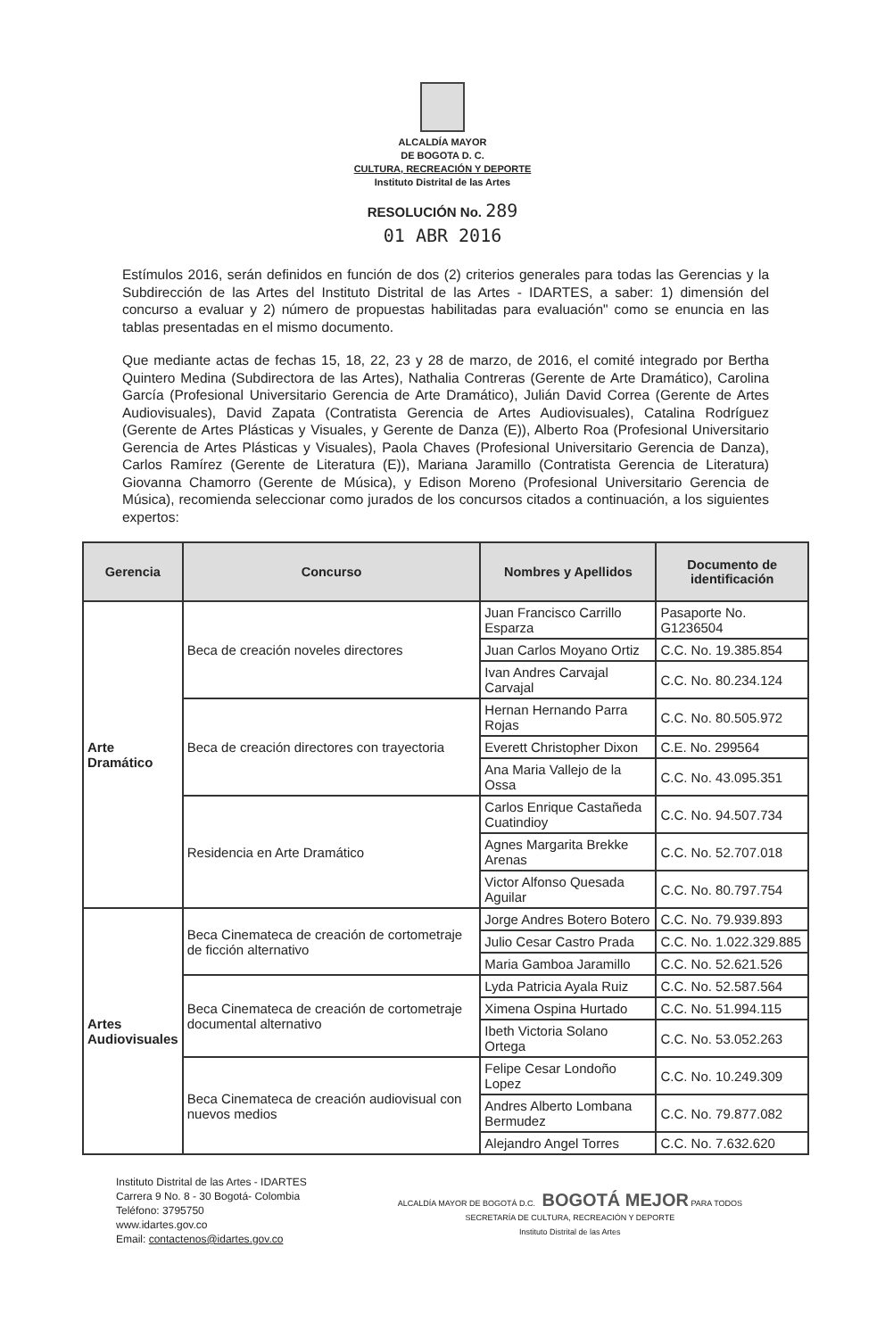ALCALDÍA MAYOR
DE BOGOTA D. C.
CULTURA, RECREACIÓN Y DEPORTE
Instituto Distrital de las Artes
RESOLUCIÓN No. 289
01 ABR 2016
Estímulos 2016, serán definidos en función de dos (2) criterios generales para todas las Gerencias y la Subdirección de las Artes del Instituto Distrital de las Artes - IDARTES, a saber: 1) dimensión del concurso a evaluar y 2) número de propuestas habilitadas para evaluación" como se enuncia en las tablas presentadas en el mismo documento.
Que mediante actas de fechas 15, 18, 22, 23 y 28 de marzo, de 2016, el comité integrado por Bertha Quintero Medina (Subdirectora de las Artes), Nathalia Contreras (Gerente de Arte Dramático), Carolina García (Profesional Universitario Gerencia de Arte Dramático), Julián David Correa (Gerente de Artes Audiovisuales), David Zapata (Contratista Gerencia de Artes Audiovisuales), Catalina Rodríguez (Gerente de Artes Plásticas y Visuales, y Gerente de Danza (E)), Alberto Roa (Profesional Universitario Gerencia de Artes Plásticas y Visuales), Paola Chaves (Profesional Universitario Gerencia de Danza), Carlos Ramírez (Gerente de Literatura (E)), Mariana Jaramillo (Contratista Gerencia de Literatura) Giovanna Chamorro (Gerente de Música), y Edison Moreno (Profesional Universitario Gerencia de Música), recomienda seleccionar como jurados de los concursos citados a continuación, a los siguientes expertos:
| Gerencia | Concurso | Nombres y Apellidos | Documento de identificación |
| --- | --- | --- | --- |
| Arte Dramático | Beca de creación noveles directores | Juan Francisco Carrillo Esparza | Pasaporte No. G1236504 |
| | | Juan Carlos Moyano Ortiz | C.C. No. 19.385.854 |
| | | Ivan Andres Carvajal Carvajal | C.C. No. 80.234.124 |
| | Beca de creación directores con trayectoria | Hernan Hernando Parra Rojas | C.C. No. 80.505.972 |
| | | Everett Christopher Dixon | C.E. No. 299564 |
| | | Ana Maria Vallejo de la Ossa | C.C. No. 43.095.351 |
| | Residencia en Arte Dramático | Carlos Enrique Castañeda Cuatindioy | C.C. No. 94.507.734 |
| | | Agnes Margarita Brekke Arenas | C.C. No. 52.707.018 |
| | | Victor Alfonso Quesada Aguilar | C.C. No. 80.797.754 |
| Artes Audiovisuales | Beca Cinemateca de creación de cortometraje de ficción alternativo | Jorge Andres Botero Botero | C.C. No. 79.939.893 |
| | | Julio Cesar Castro Prada | C.C. No. 1.022.329.885 |
| | | Maria Gamboa Jaramillo | C.C. No. 52.621.526 |
| | Beca Cinemateca de creación de cortometraje documental alternativo | Lyda Patricia Ayala Ruiz | C.C. No. 52.587.564 |
| | | Ximena Ospina Hurtado | C.C. No. 51.994.115 |
| | | Ibeth Victoria Solano Ortega | C.C. No. 53.052.263 |
| | Beca Cinemateca de creación audiovisual con nuevos medios | Felipe Cesar Londoño Lopez | C.C. No. 10.249.309 |
| | | Andres Alberto Lombana Bermudez | C.C. No. 79.877.082 |
| | | Alejandro Angel Torres | C.C. No. 7.632.620 |
Instituto Distrital de las Artes - IDARTES
Carrera 9 No. 8 - 30 Bogotá- Colombia
Teléfono: 3795750
www.idartes.gov.co
Email: contactenos@idartes.gov.co
ALCALDÍA MAYOR DE BOGOTÁ D.C. BOGOTÁ MEJOR PARA TODOS
SECRETARÍA DE CULTURA, RECREACIÓN Y DEPORTE
Instituto Distrital de las Artes